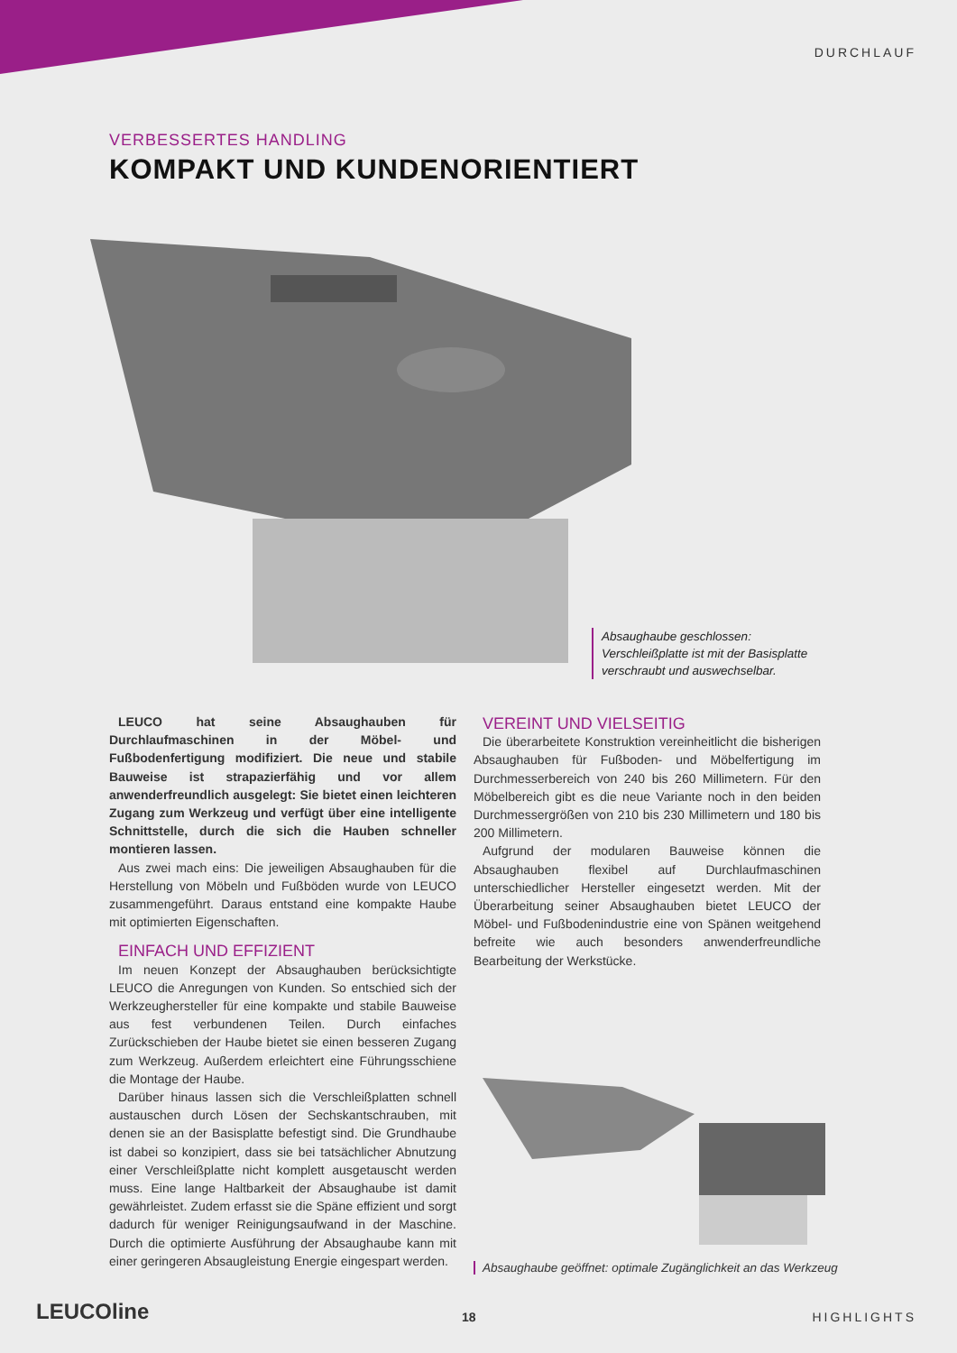DURCHLAUF
VERBESSERTES HANDLING
KOMPAKT UND KUNDENORIENTIERT
Absaughaube geschlossen: Verschleißplatte ist mit der Basisplatte verschraubt und auswechselbar.
LEUCO hat seine Absaughauben für Durchlaufmaschinen in der Möbel- und Fußbodenfertigung modifiziert. Die neue und stabile Bauweise ist strapazierfähig und vor allem anwenderfreundlich ausgelegt: Sie bietet einen leichteren Zugang zum Werkzeug und verfügt über eine intelligente Schnittstelle, durch die sich die Hauben schneller montieren lassen.
Aus zwei mach eins: Die jeweiligen Absaughauben für die Herstellung von Möbeln und Fußböden wurde von LEUCO zusammengeführt. Daraus entstand eine kompakte Haube mit optimierten Eigenschaften.
EINFACH UND EFFIZIENT
Im neuen Konzept der Absaughauben berücksichtigte LEUCO die Anregungen von Kunden. So entschied sich der Werkzeughersteller für eine kompakte und stabile Bauweise aus fest verbundenen Teilen. Durch einfaches Zurückschieben der Haube bietet sie einen besseren Zugang zum Werkzeug. Außerdem erleichtert eine Führungsschiene die Montage der Haube.
Darüber hinaus lassen sich die Verschleißplatten schnell austauschen durch Lösen der Sechskantschrauben, mit denen sie an der Basisplatte befestigt sind. Die Grundhaube ist dabei so konzipiert, dass sie bei tatsächlicher Abnutzung einer Verschleißplatte nicht komplett ausgetauscht werden muss. Eine lange Haltbarkeit der Absaughaube ist damit gewährleistet. Zudem erfasst sie die Späne effizient und sorgt dadurch für weniger Reinigungsaufwand in der Maschine. Durch die optimierte Ausführung der Absaughaube kann mit einer geringeren Absaugleistung Energie eingespart werden.
VEREINT UND VIELSEITIG
Die überarbeitete Konstruktion vereinheitlicht die bisherigen Absaughauben für Fußboden- und Möbelfertigung im Durchmesserbereich von 240 bis 260 Millimetern. Für den Möbelbereich gibt es die neue Variante noch in den beiden Durchmessergrößen von 210 bis 230 Millimetern und 180 bis 200 Millimetern.
Aufgrund der modularen Bauweise können die Absaughauben flexibel auf Durchlaufmaschinen unterschiedlicher Hersteller eingesetzt werden. Mit der Überarbeitung seiner Absaughauben bietet LEUCO der Möbel- und Fußbodenindustrie eine von Spänen weitgehend befreite wie auch besonders anwenderfreundliche Bearbeitung der Werkstücke.
Absaughaube geöffnet: optimale Zugänglichkeit an das Werkzeug
LEUCOline 18 HIGHLIGHTS